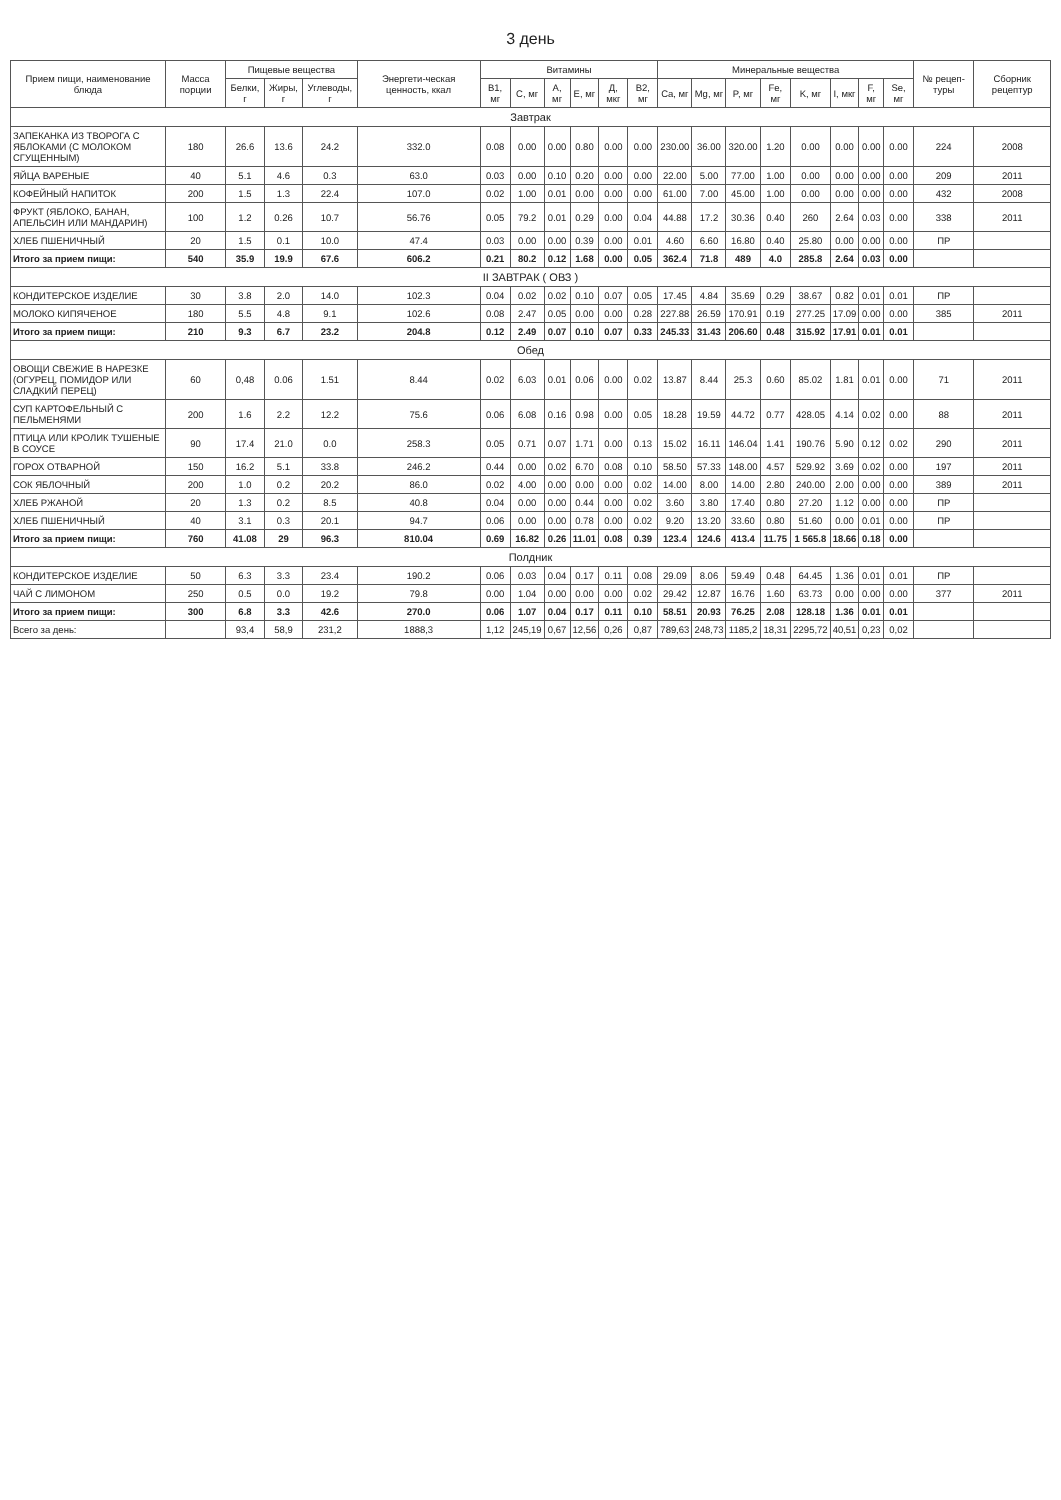3 день
| Прием пищи, наименование блюда | Масса порции | Пищевые вещества | | | Энергети-ческая ценность, ккал | Витамины | | | | | | Минеральные вещества | | | | | | | | № рецеп-туры | Сборник рецептур |
| --- | --- | --- | --- | --- | --- | --- | --- | --- | --- | --- | --- | --- | --- | --- | --- | --- | --- | --- | --- | --- | --- |
| | | Белки, г | Жиры, г | Углеводы, г | | B1, мг | C, мг | A, мг | E, мг | Д, мкг | B2, мг | Ca, мг | Mg, мг | P, мг | Fe, мг | K, мг | I, мкг | F, мг | Se, мг | | |
| Завтрак | | | | | | | | | | | | | | | | | | | | | |
| ЗАПЕКАНКА ИЗ ТВОРОГА С ЯБЛОКАМИ (С МОЛОКОМ СГУЩЕННЫМ) | 180 | 26.6 | 13.6 | 24.2 | 332.0 | 0.08 | 0.00 | 0.00 | 0.80 | 0.00 | 0.00 | 230.00 | 36.00 | 320.00 | 1.20 | 0.00 | 0.00 | 0.00 | 0.00 | 224 | 2008 |
| ЯЙЦА ВАРЕНЫЕ | 40 | 5.1 | 4.6 | 0.3 | 63.0 | 0.03 | 0.00 | 0.10 | 0.20 | 0.00 | 0.00 | 22.00 | 5.00 | 77.00 | 1.00 | 0.00 | 0.00 | 0.00 | 0.00 | 209 | 2011 |
| КОФЕЙНЫЙ НАПИТОК | 200 | 1.5 | 1.3 | 22.4 | 107.0 | 0.02 | 1.00 | 0.01 | 0.00 | 0.00 | 0.00 | 61.00 | 7.00 | 45.00 | 1.00 | 0.00 | 0.00 | 0.00 | 0.00 | 432 | 2008 |
| ФРУКТ (ЯБЛОКО, БАНАН, АПЕЛЬСИН ИЛИ МАНДАРИН) | 100 | 1.2 | 0.26 | 10.7 | 56.76 | 0.05 | 79.2 | 0.01 | 0.29 | 0.00 | 0.04 | 44.88 | 17.2 | 30.36 | 0.40 | 260 | 2.64 | 0.03 | 0.00 | 338 | 2011 |
| ХЛЕБ ПШЕНИЧНЫЙ | 20 | 1.5 | 0.1 | 10.0 | 47.4 | 0.03 | 0.00 | 0.00 | 0.39 | 0.00 | 0.01 | 4.60 | 6.60 | 16.80 | 0.40 | 25.80 | 0.00 | 0.00 | 0.00 | ПР | |
| Итого за прием пищи: | 540 | 35.9 | 19.9 | 67.6 | 606.2 | 0.21 | 80.2 | 0.12 | 1.68 | 0.00 | 0.05 | 362.4 | 71.8 | 489 | 4.0 | 285.8 | 2.64 | 0.03 | 0.00 | | |
| II ЗАВТРАК ( ОВЗ ) | | | | | | | | | | | | | | | | | | | | | |
| КОНДИТЕРСКОЕ ИЗДЕЛИЕ | 30 | 3.8 | 2.0 | 14.0 | 102.3 | 0.04 | 0.02 | 0.02 | 0.10 | 0.07 | 0.05 | 17.45 | 4.84 | 35.69 | 0.29 | 38.67 | 0.82 | 0.01 | 0.01 | ПР | |
| МОЛОКО КИПЯЧЕНОЕ | 180 | 5.5 | 4.8 | 9.1 | 102.6 | 0.08 | 2.47 | 0.05 | 0.00 | 0.00 | 0.28 | 227.88 | 26.59 | 170.91 | 0.19 | 277.25 | 17.09 | 0.00 | 0.00 | 385 | 2011 |
| Итого за прием пищи: | 210 | 9.3 | 6.7 | 23.2 | 204.8 | 0.12 | 2.49 | 0.07 | 0.10 | 0.07 | 0.33 | 245.33 | 31.43 | 206.60 | 0.48 | 315.92 | 17.91 | 0.01 | 0.01 | | |
| Обед | | | | | | | | | | | | | | | | | | | | | |
| ОВОЩИ СВЕЖИЕ В НАРЕЗКЕ (ОГУРЕЦ, ПОМИДОР ИЛИ СЛАДКИЙ ПЕРЕЦ) | 60 | 0,48 | 0.06 | 1.51 | 8.44 | 0.02 | 6.03 | 0.01 | 0.06 | 0.00 | 0.02 | 13.87 | 8.44 | 25.3 | 0.60 | 85.02 | 1.81 | 0.01 | 0.00 | 71 | 2011 |
| СУП КАРТОФЕЛЬНЫЙ С ПЕЛЬМЕНЯМИ | 200 | 1.6 | 2.2 | 12.2 | 75.6 | 0.06 | 6.08 | 0.16 | 0.98 | 0.00 | 0.05 | 18.28 | 19.59 | 44.72 | 0.77 | 428.05 | 4.14 | 0.02 | 0.00 | 88 | 2011 |
| ПТИЦА ИЛИ КРОЛИК ТУШЕНЫЕ В СОУСЕ | 90 | 17.4 | 21.0 | 0.0 | 258.3 | 0.05 | 0.71 | 0.07 | 1.71 | 0.00 | 0.13 | 15.02 | 16.11 | 146.04 | 1.41 | 190.76 | 5.90 | 0.12 | 0.02 | 290 | 2011 |
| ГОРОХ ОТВАРНОЙ | 150 | 16.2 | 5.1 | 33.8 | 246.2 | 0.44 | 0.00 | 0.02 | 6.70 | 0.08 | 0.10 | 58.50 | 57.33 | 148.00 | 4.57 | 529.92 | 3.69 | 0.02 | 0.00 | 197 | 2011 |
| СОК ЯБЛОЧНЫЙ | 200 | 1.0 | 0.2 | 20.2 | 86.0 | 0.02 | 4.00 | 0.00 | 0.00 | 0.00 | 0.02 | 14.00 | 8.00 | 14.00 | 2.80 | 240.00 | 2.00 | 0.00 | 0.00 | 389 | 2011 |
| ХЛЕБ РЖАНОЙ | 20 | 1.3 | 0.2 | 8.5 | 40.8 | 0.04 | 0.00 | 0.00 | 0.44 | 0.00 | 0.02 | 3.60 | 3.80 | 17.40 | 0.80 | 27.20 | 1.12 | 0.00 | 0.00 | ПР | |
| ХЛЕБ ПШЕНИЧНЫЙ | 40 | 3.1 | 0.3 | 20.1 | 94.7 | 0.06 | 0.00 | 0.00 | 0.78 | 0.00 | 0.02 | 9.20 | 13.20 | 33.60 | 0.80 | 51.60 | 0.00 | 0.01 | 0.00 | ПР | |
| Итого за прием пищи: | 760 | 41.08 | 29 | 96.3 | 810.04 | 0.69 | 16.82 | 0.26 | 11.01 | 0.08 | 0.39 | 123.4 | 124.6 | 413.4 | 11.75 | 1 565.8 | 18.66 | 0.18 | 0.00 | | |
| Полдник | | | | | | | | | | | | | | | | | | | | | |
| КОНДИТЕРСКОЕ ИЗДЕЛИЕ | 50 | 6.3 | 3.3 | 23.4 | 190.2 | 0.06 | 0.03 | 0.04 | 0.17 | 0.11 | 0.08 | 29.09 | 8.06 | 59.49 | 0.48 | 64.45 | 1.36 | 0.01 | 0.01 | ПР | |
| ЧАЙ С ЛИМОНОМ | 250 | 0.5 | 0.0 | 19.2 | 79.8 | 0.00 | 1.04 | 0.00 | 0.00 | 0.00 | 0.02 | 29.42 | 12.87 | 16.76 | 1.60 | 63.73 | 0.00 | 0.00 | 0.00 | 377 | 2011 |
| Итого за прием пищи: | 300 | 6.8 | 3.3 | 42.6 | 270.0 | 0.06 | 1.07 | 0.04 | 0.17 | 0.11 | 0.10 | 58.51 | 20.93 | 76.25 | 2.08 | 128.18 | 1.36 | 0.01 | 0.01 | | |
| Всего за день: | | 93,4 | 58,9 | 231,2 | 1888,3 | 1,12 | 245,19 | 0,67 | 12,56 | 0,26 | 0,87 | 789,63 | 248,73 | 1185,2 | 18,31 | 2295,72 | 40,51 | 0,23 | 0,02 | | |